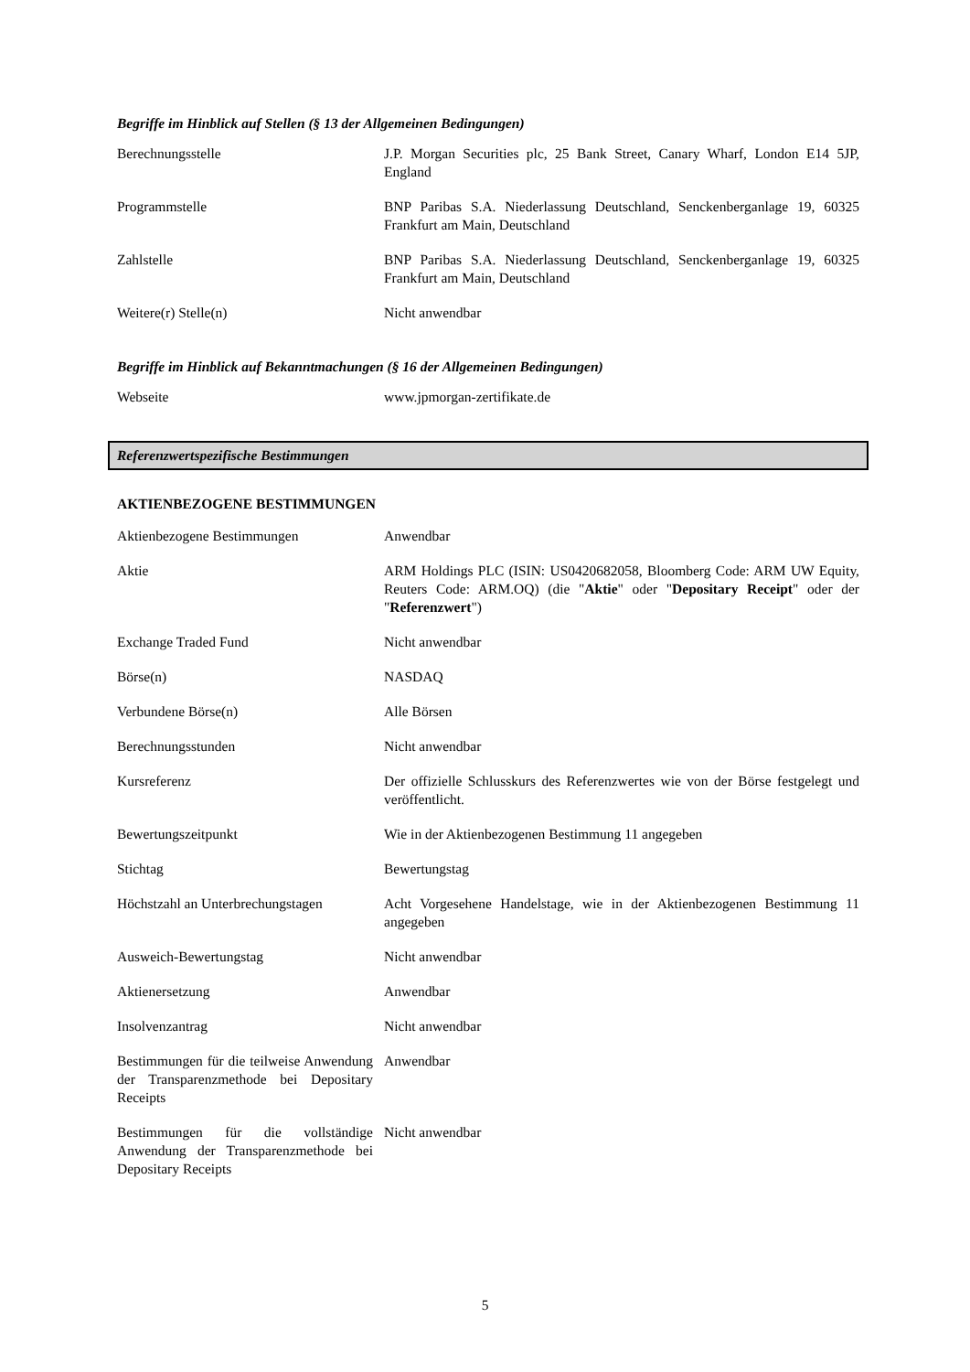Begriffe im Hinblick auf Stellen (§ 13 der Allgemeinen Bedingungen)
| Berechnungsstelle | J.P. Morgan Securities plc, 25 Bank Street, Canary Wharf, London E14 5JP, England |
| Programmstelle | BNP Paribas S.A. Niederlassung Deutschland, Senckenberganlage 19, 60325 Frankfurt am Main, Deutschland |
| Zahlstelle | BNP Paribas S.A. Niederlassung Deutschland, Senckenberganlage 19, 60325 Frankfurt am Main, Deutschland |
| Weitere(r) Stelle(n) | Nicht anwendbar |
Begriffe im Hinblick auf Bekanntmachungen (§ 16 der Allgemeinen Bedingungen)
| Webseite | www.jpmorgan-zertifikate.de |
Referenzwertspezifische Bestimmungen
AKTIENBEZOGENE BESTIMMUNGEN
| Aktienbezogene Bestimmungen | Anwendbar |
| Aktie | ARM Holdings PLC (ISIN: US0420682058, Bloomberg Code: ARM UW Equity, Reuters Code: ARM.OQ) (die " Aktie " oder " Depositary Receipt " oder der " Referenzwert ") |
| Exchange Traded Fund | Nicht anwendbar |
| Börse(n) | NASDAQ |
| Verbundene Börse(n) | Alle Börsen |
| Berechnungsstunden | Nicht anwendbar |
| Kursreferenz | Der offizielle Schlusskurs des Referenzwertes wie von der Börse festgelegt und veröffentlicht. |
| Bewertungszeitpunkt | Wie in der Aktienbezogenen Bestimmung 11 angegeben |
| Stichtag | Bewertungstag |
| Höchstzahl an Unterbrechungstagen | Acht Vorgesehene Handelstage, wie in der Aktienbezogenen Bestimmung 11 angegeben |
| Ausweich-Bewertungstag | Nicht anwendbar |
| Aktienersetzung | Anwendbar |
| Insolvenzantrag | Nicht anwendbar |
| Bestimmungen für die teilweise Anwendung der Transparenzmethode bei Depositary Receipts | Anwendbar |
| Bestimmungen für die vollständige Anwendung der Transparenzmethode bei Depositary Receipts | Nicht anwendbar |
5